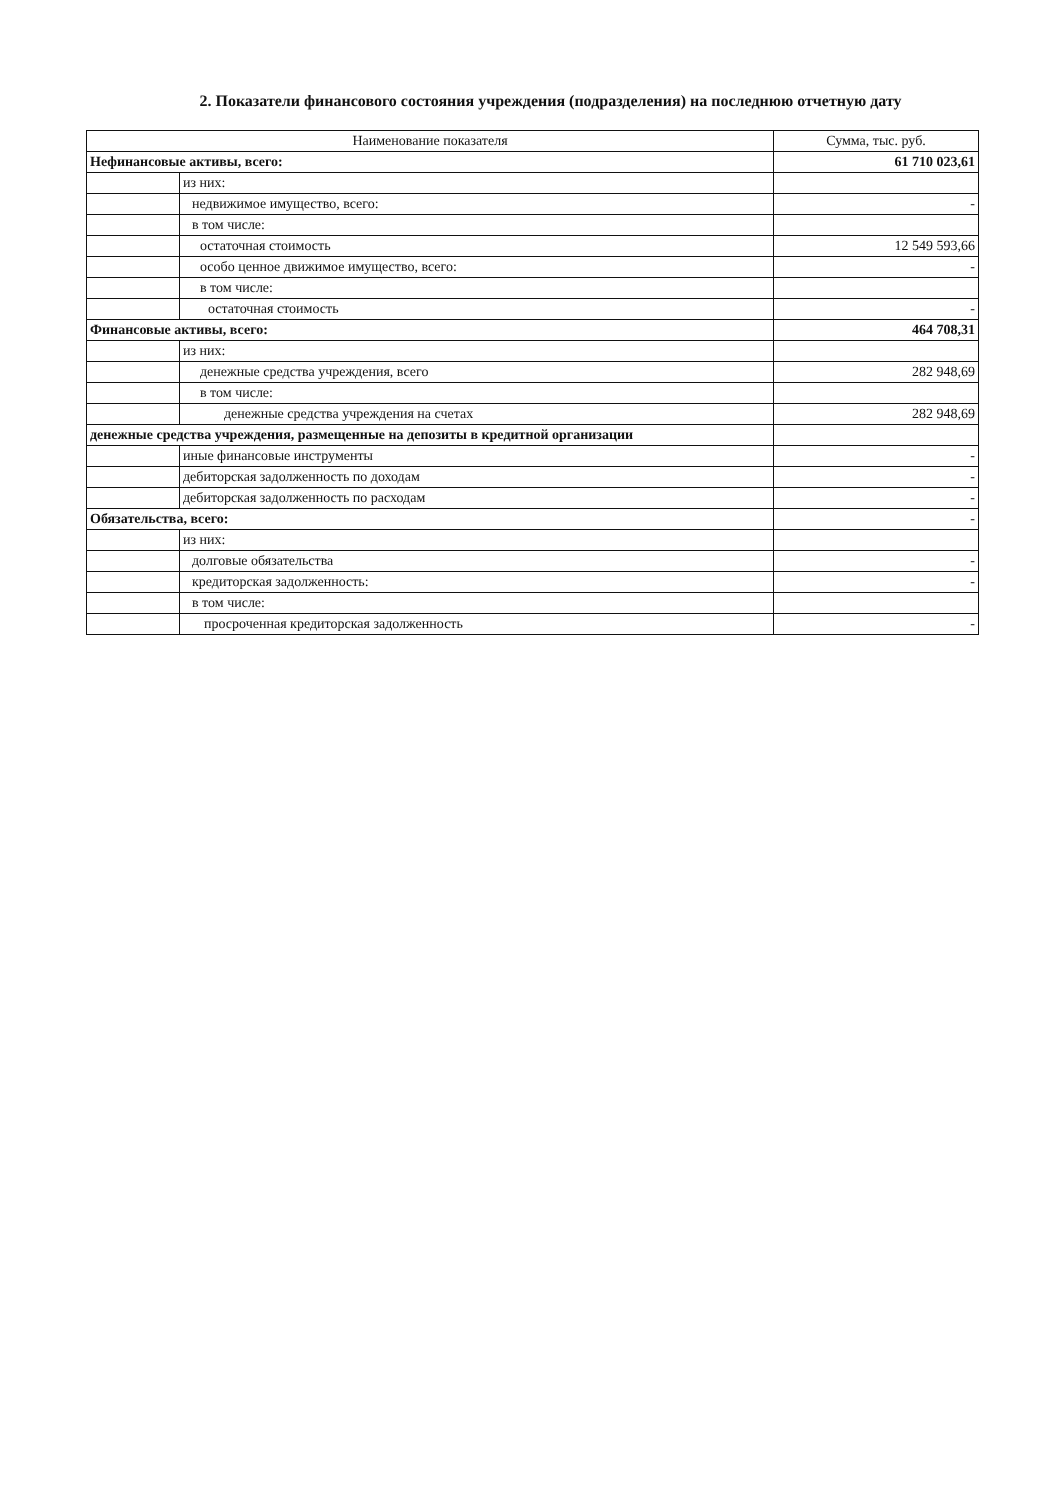2. Показатели финансового состояния учреждения (подразделения) на последнюю отчетную дату
| Наименование показателя | | Сумма, тыс. руб. |
| --- | --- | --- |
| Нефинансовые активы, всего: | | 61 710 023,61 |
| | из них: | |
| | недвижимое имущество, всего: | - |
| | в том числе: | |
| | остаточная стоимость | 12 549 593,66 |
| | особо ценное движимое имущество, всего: | - |
| | в том числе: | |
| | остаточная стоимость | - |
| Финансовые активы, всего: | | 464 708,31 |
| | из них: | |
| | денежные средства учреждения, всего | 282 948,69 |
| | в том числе: | |
| | денежные средства учреждения на счетах | 282 948,69 |
| денежные средства учреждения, размещенные на депозиты в кредитной организации | | |
| | иные финансовые инструменты | - |
| | дебиторская задолженность по доходам | - |
| | дебиторская задолженность по расходам | - |
| Обязательства, всего: | | - |
| | из них: | |
| | долговые обязательства | - |
| | кредиторская задолженность: | - |
| | в том числе: | |
| | просроченная кредиторская задолженность | - |